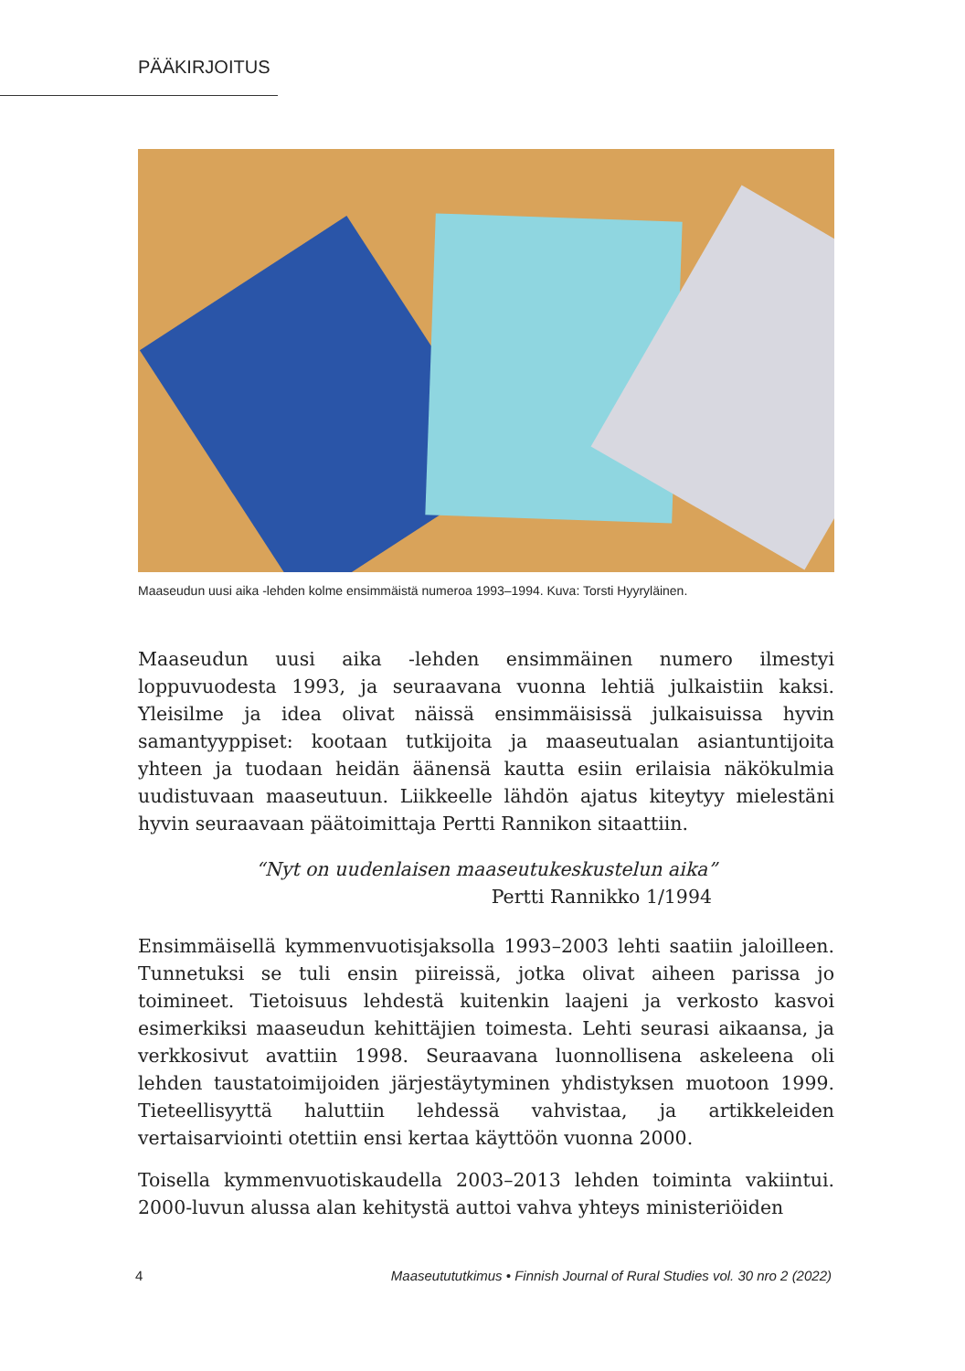PÄÄKIRJOITUS
Maaseudun uusi aika -lehden kolme ensimmäistä numeroa 1993–1994. Kuva: Torsti Hyyryläinen.
Maaseudun uusi aika -lehden ensimmäinen numero ilmestyi loppuvuodesta 1993, ja seuraavana vuonna lehtiä julkaistiin kaksi. Yleisilme ja idea olivat näissä ensimmäisissä julkaisuissa hyvin samantyyppiset: kootaan tutkijoita ja maaseutualan asiantuntijoita yhteen ja tuodaan heidän äänensä kautta esiin erilaisia näkökulmia uudistuvaan maaseutuun. Liikkeelle lähdön ajatus kiteytyy mielestäni hyvin seuraavaan päätoimittaja Pertti Rannikon sitaattiin.
“Nyt on uudenlaisen maaseutukeskustelun aika”
Pertti Rannikko 1/1994
Ensimmäisellä kymmenvuotisjaksolla 1993–2003 lehti saatiin jaloilleen. Tunnetuksi se tuli ensin piireissä, jotka olivat aiheen parissa jo toimineet. Tietoisuus lehdestä kuitenkin laajeni ja verkosto kasvoi esimerkiksi maaseudun kehittäjien toimesta. Lehti seurasi aikaansa, ja verkkosivut avattiin 1998. Seuraavana luonnollisena askeleena oli lehden taustatoimijoiden järjestäytyminen yhdistyksen muotoon 1999. Tieteellisyyttä haluttiin lehdessä vahvistaa, ja artikkeleiden vertaisarviointi otettiin ensi kertaa käyttöön vuonna 2000.
Toisella kymmenvuotiskaudella 2003–2013 lehden toiminta vakiintui. 2000-luvun alussa alan kehitystä auttoi vahva yhteys ministeriöiden
4 Maaseutututkimus • Finnish Journal of Rural Studies vol. 30 nro 2 (2022)